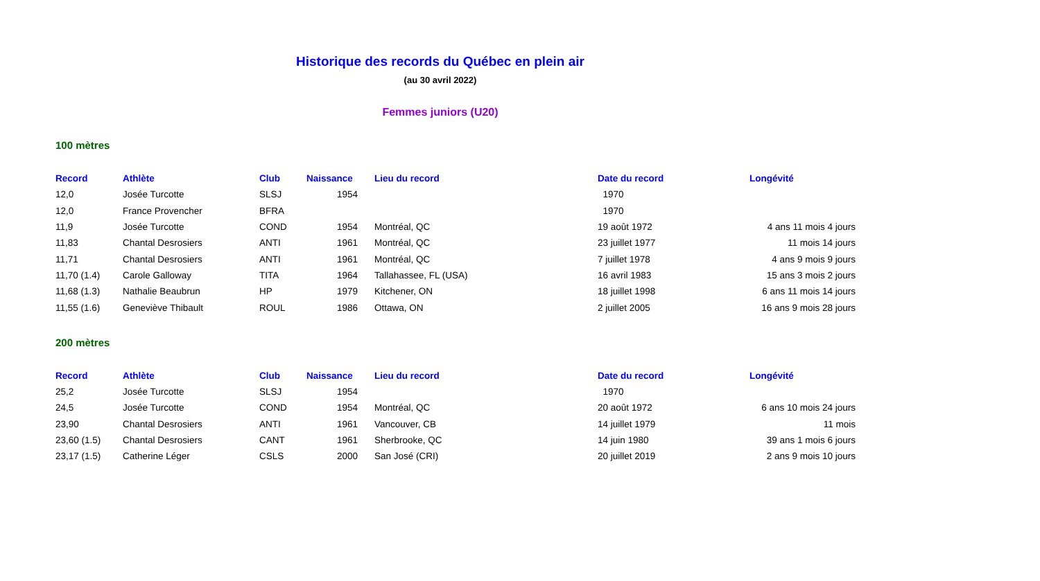Historique des records du Québec en plein air
(au 30 avril 2022)
Femmes juniors (U20)
100 mètres
| Record | Athlète | Club | Naissance | Lieu du record | Date du record | Longévité |
| --- | --- | --- | --- | --- | --- | --- |
| 12,0 | Josée Turcotte | SLSJ | 1954 | | 1970 | |
| 12,0 | France Provencher | BFRA | | | 1970 | |
| 11,9 | Josée Turcotte | COND | 1954 | Montréal, QC | 19 août 1972 | 4 ans 11 mois 4 jours |
| 11,83 | Chantal Desrosiers | ANTI | 1961 | Montréal, QC | 23 juillet 1977 | 11 mois 14 jours |
| 11,71 | Chantal Desrosiers | ANTI | 1961 | Montréal, QC | 7 juillet 1978 | 4 ans 9 mois 9 jours |
| 11,70 (1.4) | Carole Galloway | TITA | 1964 | Tallahassee, FL (USA) | 16 avril 1983 | 15 ans 3 mois 2 jours |
| 11,68 (1.3) | Nathalie Beaubrun | HP | 1979 | Kitchener, ON | 18 juillet 1998 | 6 ans 11 mois 14 jours |
| 11,55 (1.6) | Geneviève Thibault | ROUL | 1986 | Ottawa, ON | 2 juillet 2005 | 16 ans 9 mois 28 jours |
200 mètres
| Record | Athlète | Club | Naissance | Lieu du record | Date du record | Longévité |
| --- | --- | --- | --- | --- | --- | --- |
| 25,2 | Josée Turcotte | SLSJ | 1954 | | 1970 | |
| 24,5 | Josée Turcotte | COND | 1954 | Montréal, QC | 20 août 1972 | 6 ans 10 mois 24 jours |
| 23,90 | Chantal Desrosiers | ANTI | 1961 | Vancouver, CB | 14 juillet 1979 | 11 mois |
| 23,60 (1.5) | Chantal Desrosiers | CANT | 1961 | Sherbrooke, QC | 14 juin 1980 | 39 ans 1 mois 6 jours |
| 23,17 (1.5) | Catherine Léger | CSLS | 2000 | San José (CRI) | 20 juillet 2019 | 2 ans 9 mois 10 jours |